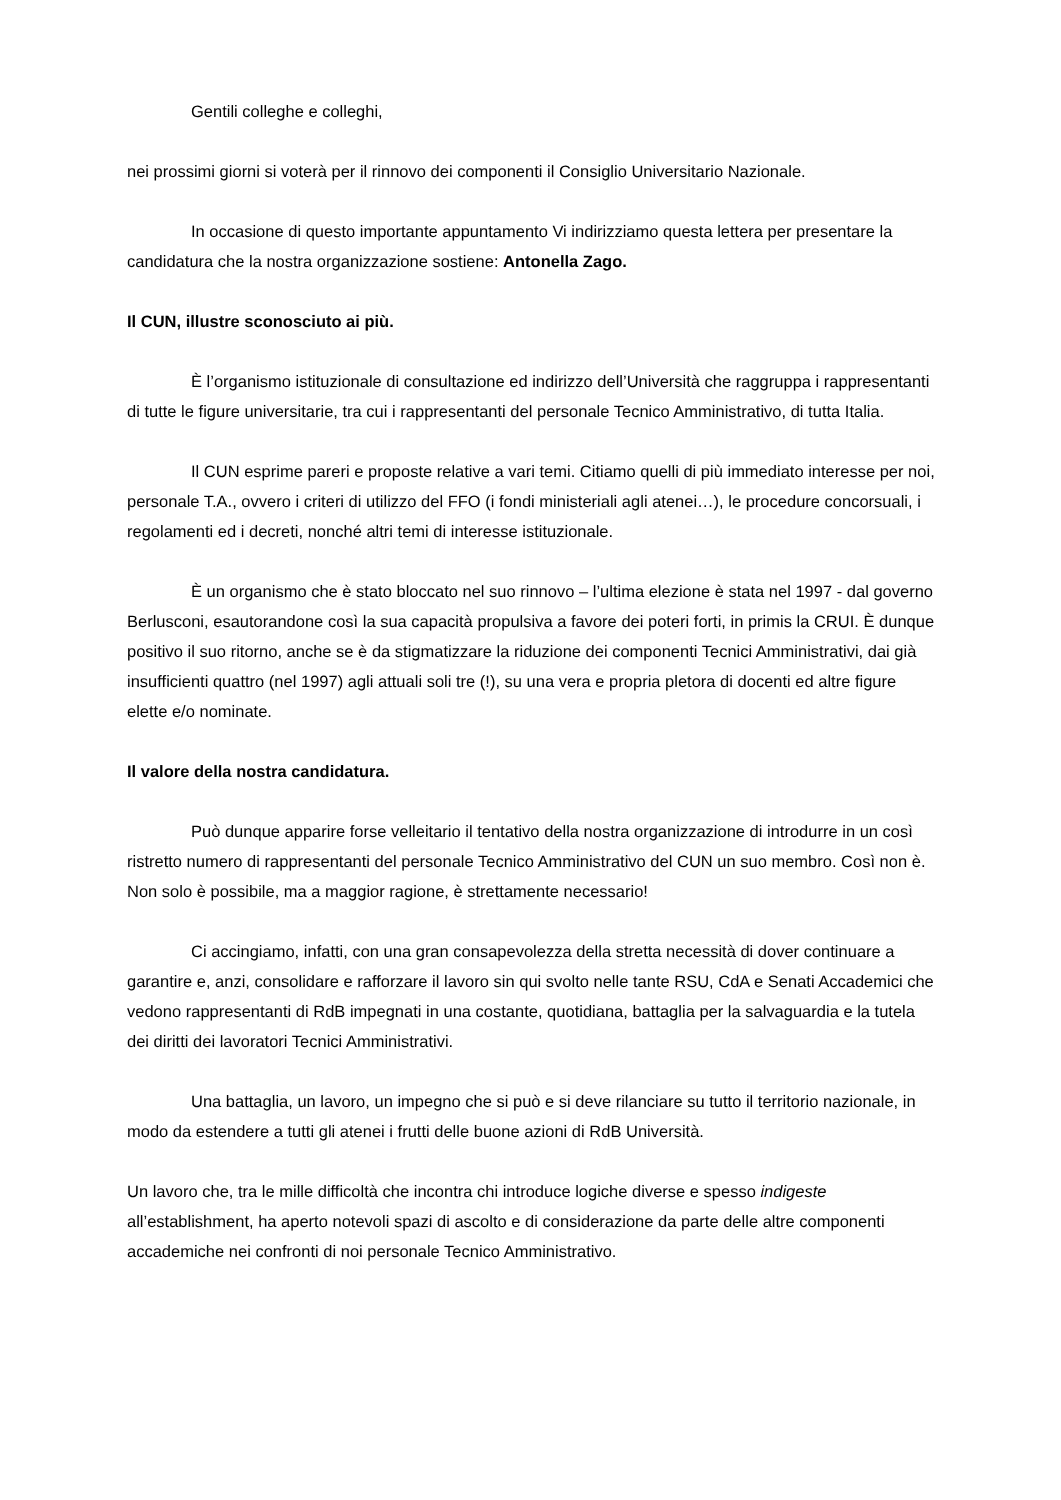Gentili colleghe e colleghi,
nei prossimi giorni si voterà per il rinnovo dei componenti il Consiglio Universitario Nazionale.
In occasione di questo importante appuntamento Vi indirizziamo questa lettera per presentare la candidatura che la nostra organizzazione sostiene: Antonella Zago.
Il CUN, illustre sconosciuto ai più.
È l’organismo istituzionale di consultazione ed indirizzo dell’Università che raggruppa i rappresentanti di tutte le figure universitarie, tra cui i rappresentanti del personale Tecnico Amministrativo, di tutta Italia.
Il CUN esprime pareri e proposte relative a vari temi. Citiamo quelli di più immediato interesse per noi, personale T.A., ovvero i criteri di utilizzo del FFO (i fondi ministeriali agli atenei…), le procedure concorsuali, i regolamenti ed i decreti, nonché altri temi di interesse istituzionale.
È un organismo che è stato bloccato nel suo rinnovo – l’ultima elezione è stata nel 1997 - dal governo Berlusconi, esautorandone così la sua capacità propulsiva a favore dei poteri forti, in primis la CRUI. È dunque positivo il suo ritorno, anche se è da stigmatizzare la riduzione dei componenti Tecnici Amministrativi, dai già insufficienti quattro (nel 1997) agli attuali soli tre (!), su una vera e propria pletora di docenti ed altre figure elette e/o nominate.
Il valore della nostra candidatura.
Può dunque apparire forse velleitario il tentativo della nostra organizzazione di introdurre in un così ristretto numero di rappresentanti del personale Tecnico Amministrativo del CUN un suo membro. Così non è. Non solo è possibile, ma a maggior ragione, è strettamente necessario!
Ci accingiamo, infatti, con una gran consapevolezza della stretta necessità di dover continuare a garantire e, anzi, consolidare e rafforzare il lavoro sin qui svolto nelle tante RSU, CdA e Senati Accademici che vedono rappresentanti di RdB impegnati in una costante, quotidiana, battaglia per la salvaguardia e la tutela dei diritti dei lavoratori Tecnici Amministrativi.
Una battaglia, un lavoro, un impegno che si può e si deve rilanciare su tutto il territorio nazionale, in modo da estendere a tutti gli atenei i frutti delle buone azioni di RdB Università.
Un lavoro che, tra le mille difficoltà che incontra chi introduce logiche diverse e spesso indigeste all’establishment, ha aperto notevoli spazi di ascolto e di considerazione da parte delle altre componenti accademiche nei confronti di noi personale Tecnico Amministrativo.